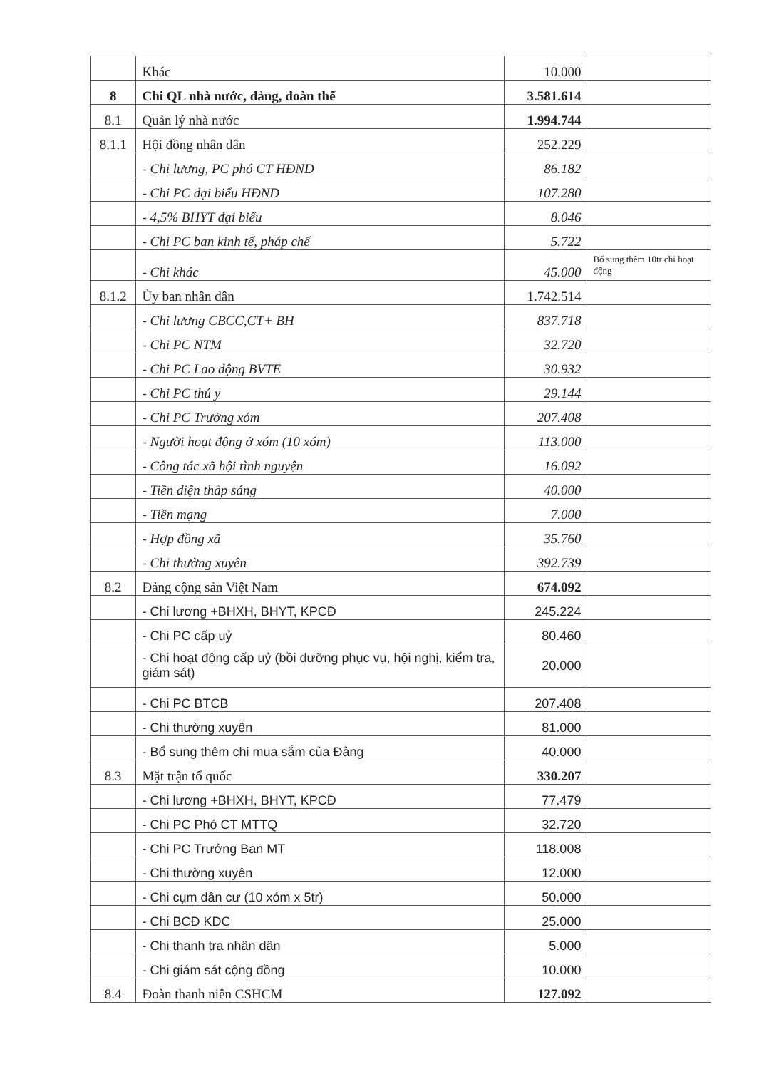| | Khác | 10.000 | |
| 8 | Chi QL nhà nước, đảng, đoàn thể | 3.581.614 | |
| 8.1 | Quản lý nhà nước | 1.994.744 | |
| 8.1.1 | Hội đồng nhân dân | 252.229 | |
| | - Chi lương, PC phó CT HĐND | 86.182 | |
| | - Chi PC đại biểu HĐND | 107.280 | |
| | - 4,5% BHYT đại biểu | 8.046 | |
| | - Chi PC ban kinh tế, pháp chế | 5.722 | |
| | - Chi khác | 45.000 | Bổ sung thêm 10tr chi hoạt động |
| 8.1.2 | Ủy ban nhân dân | 1.742.514 | |
| | - Chi lương CBCC,CT+ BH | 837.718 | |
| | - Chi PC NTM | 32.720 | |
| | - Chi PC Lao động BVTE | 30.932 | |
| | - Chi PC thú y | 29.144 | |
| | - Chi PC Trưởng xóm | 207.408 | |
| | - Người hoạt động ở xóm (10 xóm) | 113.000 | |
| | - Công tác xã hội tình nguyện | 16.092 | |
| | - Tiền điện thắp sáng | 40.000 | |
| | - Tiền mạng | 7.000 | |
| | - Hợp đồng xã | 35.760 | |
| | - Chi thường xuyên | 392.739 | |
| 8.2 | Đảng cộng sản Việt Nam | 674.092 | |
| | - Chi lương +BHXH, BHYT, KPCĐ | 245.224 | |
| | - Chi PC cấp uỷ | 80.460 | |
| | - Chi hoạt động cấp uỷ (bồi dưỡng phục vụ, hội nghị, kiểm tra, giám sát) | 20.000 | |
| | - Chi PC BTCB | 207.408 | |
| | - Chi thường xuyên | 81.000 | |
| | - Bổ sung thêm chi mua sắm của Đảng | 40.000 | |
| 8.3 | Mặt trận tổ quốc | 330.207 | |
| | - Chi lương +BHXH, BHYT, KPCĐ | 77.479 | |
| | - Chi PC Phó CT MTTQ | 32.720 | |
| | - Chi PC Trưởng Ban MT | 118.008 | |
| | - Chi thường xuyên | 12.000 | |
| | - Chi cụm dân cư (10 xóm x 5tr) | 50.000 | |
| | - Chi BCĐ KDC | 25.000 | |
| | - Chi thanh tra nhân dân | 5.000 | |
| | - Chi giám sát cộng đồng | 10.000 | |
| 8.4 | Đoàn thanh niên CSHCM | 127.092 | |